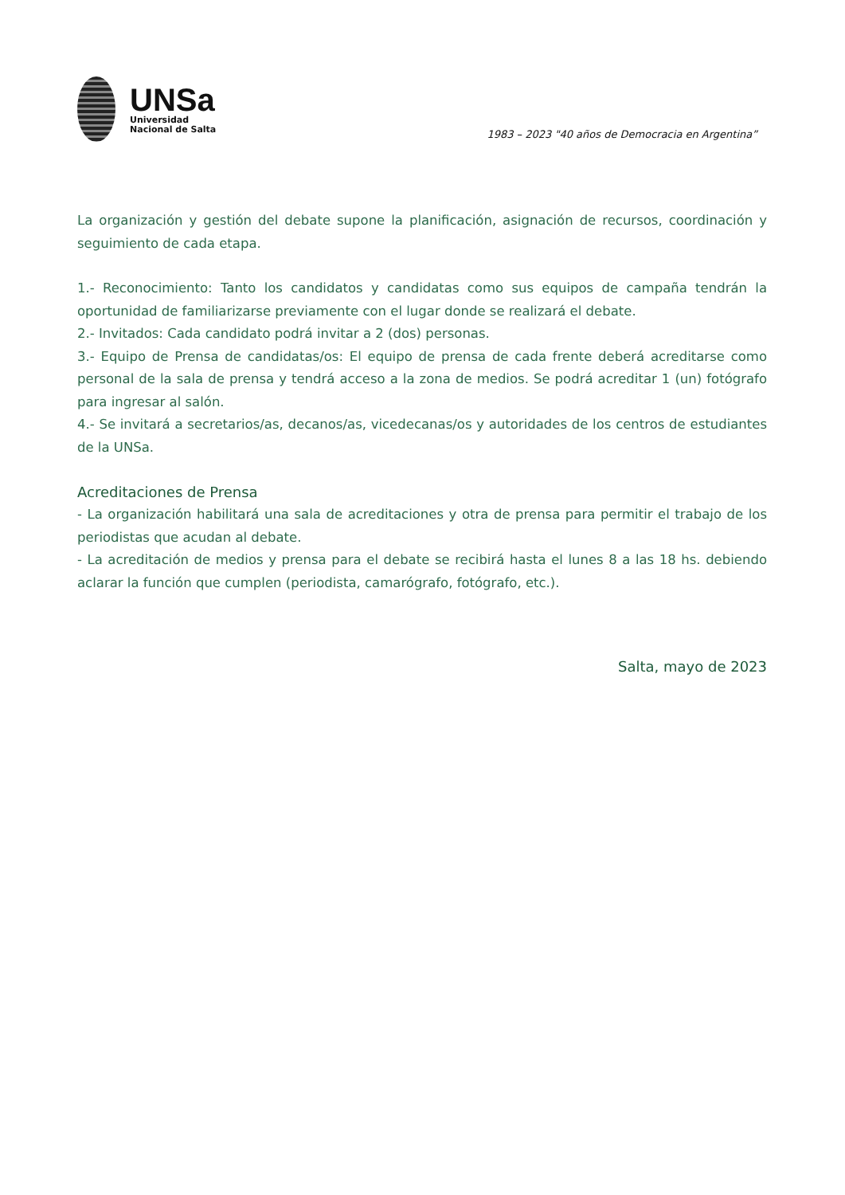UNSa
Universidad
Nacional de Salta
1983 – 2023 "40 años de Democracia en Argentina”
La organización y gestión del debate supone la planificación, asignación de recursos, coordinación y seguimiento de cada etapa.
1.- Reconocimiento: Tanto los candidatos y candidatas como sus equipos de campaña tendrán la oportunidad de familiarizarse previamente con el lugar donde se realizará el debate.
2.- Invitados: Cada candidato podrá invitar a 2 (dos) personas.
3.- Equipo de Prensa de candidatas/os: El equipo de prensa de cada frente deberá acreditarse como personal de la sala de prensa y tendrá acceso a la zona de medios. Se podrá acreditar 1 (un) fotógrafo para ingresar al salón.
4.- Se invitará a secretarios/as, decanos/as, vicedecanas/os y autoridades de los centros de estudiantes de la UNSa.
Acreditaciones de Prensa
- La organización habilitará una sala de acreditaciones y otra de prensa para permitir el trabajo de los periodistas que acudan al debate.
- La acreditación de medios y prensa para el debate se recibirá hasta el lunes 8 a las 18 hs. debiendo aclarar la función que cumplen (periodista, camarógrafo, fotógrafo, etc.).
Salta, mayo de 2023